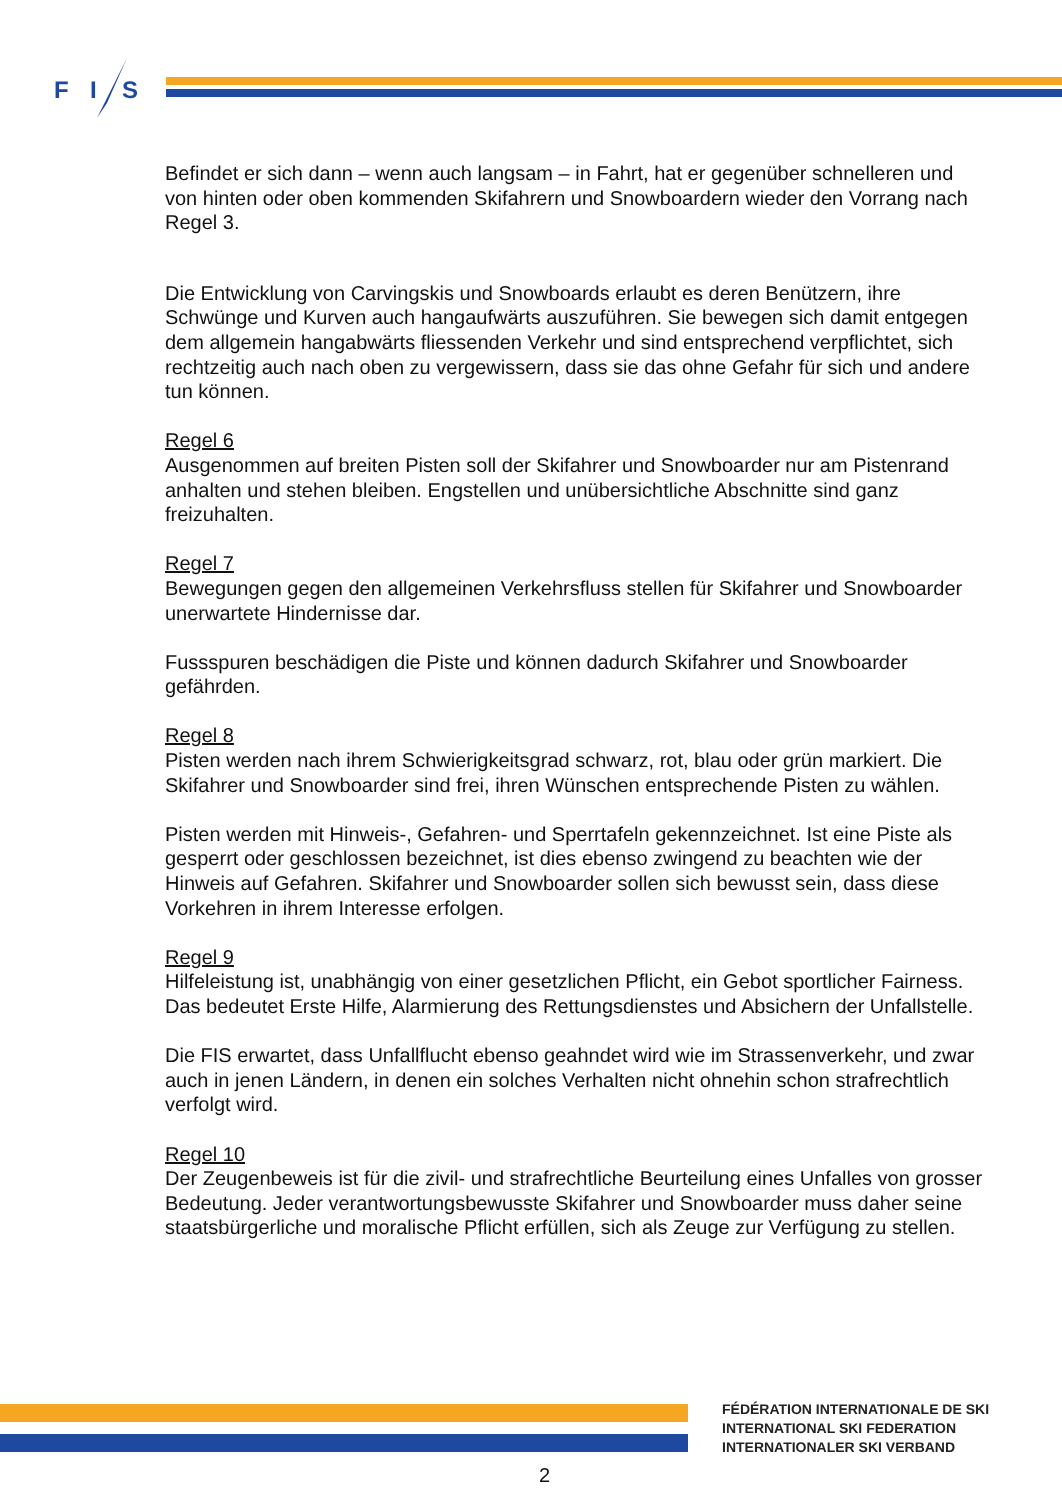F
I
S
Befindet er sich dann – wenn auch langsam – in Fahrt, hat er gegenüber schnelleren und von hinten oder oben kommenden Skifahrern und Snowboardern wieder den Vorrang nach Regel 3.
Die Entwicklung von Carvingskis und Snowboards erlaubt es deren Benützern, ihre Schwünge und Kurven auch hangaufwärts auszuführen. Sie bewegen sich damit entgegen dem allgemein hangabwärts fliessenden Verkehr und sind entsprechend verpflichtet, sich rechtzeitig auch nach oben zu vergewissern, dass sie das ohne Gefahr für sich und andere tun können.
Regel 6
Ausgenommen auf breiten Pisten soll der Skifahrer und Snowboarder nur am Pistenrand anhalten und stehen bleiben. Engstellen und unübersichtliche Abschnitte sind ganz freizuhalten.
Regel 7
Bewegungen gegen den allgemeinen Verkehrsfluss stellen für Skifahrer und Snowboarder unerwartete Hindernisse dar.
Fussspuren beschädigen die Piste und können dadurch Skifahrer und Snowboarder gefährden.
Regel 8
Pisten werden nach ihrem Schwierigkeitsgrad schwarz, rot, blau oder grün markiert. Die Skifahrer und Snowboarder sind frei, ihren Wünschen entsprechende Pisten zu wählen.
Pisten werden mit Hinweis-, Gefahren- und Sperrtafeln gekennzeichnet. Ist eine Piste als gesperrt oder geschlossen bezeichnet, ist dies ebenso zwingend zu beachten wie der Hinweis auf Gefahren. Skifahrer und Snowboarder sollen sich bewusst sein, dass diese Vorkehren in ihrem Interesse erfolgen.
Regel 9
Hilfeleistung ist, unabhängig von einer gesetzlichen Pflicht, ein Gebot sportlicher Fairness. Das bedeutet Erste Hilfe, Alarmierung des Rettungsdienstes und Absichern der Unfallstelle.
Die FIS erwartet, dass Unfallflucht ebenso geahndet wird wie im Strassenverkehr, und zwar auch in jenen Ländern, in denen ein solches Verhalten nicht ohnehin schon strafrechtlich verfolgt wird.
Regel 10
Der Zeugenbeweis ist für die zivil- und strafrechtliche Beurteilung eines Unfalles von grosser Bedeutung. Jeder verantwortungsbewusste Skifahrer und Snowboarder muss daher seine staatsbürgerliche und moralische Pflicht erfüllen, sich als Zeuge zur Verfügung zu stellen.
FÉDÉRATION INTERNATIONALE DE SKI
INTERNATIONAL SKI FEDERATION
INTERNATIONALER SKI VERBAND
2